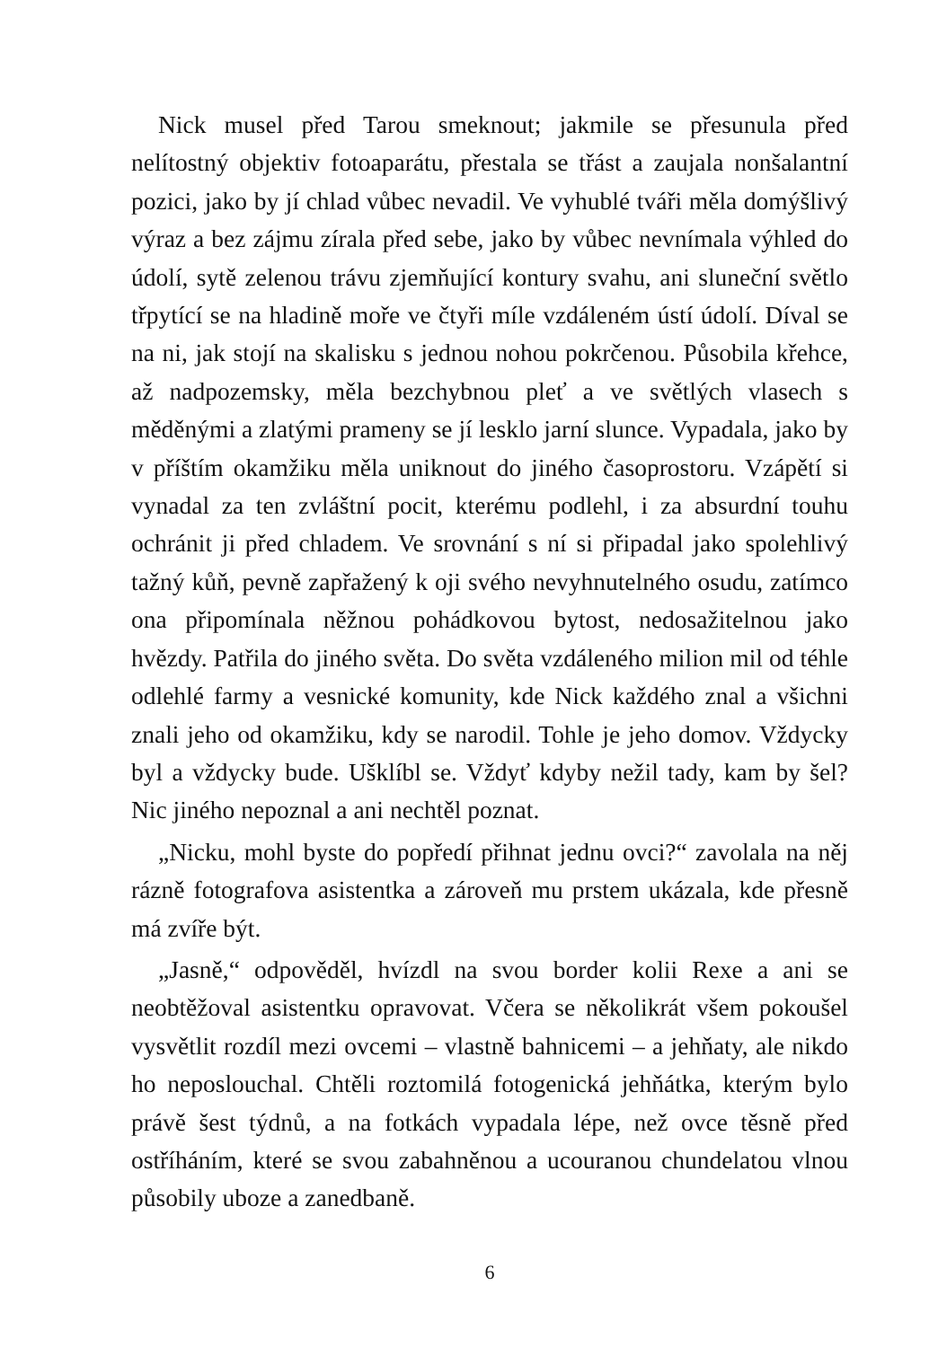Nick musel před Tarou smeknout; jakmile se přesunula před nelítostný objektiv fotoaparátu, přestala se třást a zaujala nonšalantní pozici, jako by jí chlad vůbec nevadil. Ve vyhublé tváři měla domýšlivý výraz a bez zájmu zírala před sebe, jako by vůbec nevnímala výhled do údolí, sytě zelenou trávu zjemňující kontury svahu, ani sluneční světlo třpytící se na hladině moře ve čtyři míle vzdáleném ústí údolí. Díval se na ni, jak stojí na skalisku s jednou nohou pokrčenou. Působila křehce, až nadpozemsky, měla bezchybnou pleť a ve světlých vlasech s měděnými a zlatými prameny se jí lesklo jarní slunce. Vypadala, jako by v příštím okamžiku měla uniknout do jiného časoprostoru. Vzápětí si vynadal za ten zvláštní pocit, kterému podlehl, i za absurdní touhu ochránit ji před chladem. Ve srovnání s ní si připadal jako spolehlivý tažný kůň, pevně zapřažený k oji svého nevyhnutelného osudu, zatímco ona připomínala něžnou pohádkovou bytost, nedosažitelnou jako hvězdy. Patřila do jiného světa. Do světa vzdáleného milion mil od téhle odlehlé farmy a vesnické komunity, kde Nick každého znal a všichni znali jeho od okamžiku, kdy se narodil. Tohle je jeho domov. Vždycky byl a vždycky bude. Ušklíbl se. Vždyť kdyby nežil tady, kam by šel? Nic jiného nepoznal a ani nechtěl poznat.
„Nicku, mohl byste do popředí přihnat jednu ovci?“ zavolala na něj rázně fotografova asistentka a zároveň mu prstem ukázala, kde přesně má zvíře být.
„Jasně,“ odpověděl, hvízdl na svou border kolii Rexe a ani se neobtěžoval asistentku opravovat. Včera se několikrát všem pokoušel vysvětlit rozdíl mezi ovcemi – vlastně bahnicemi – a jehňaty, ale nikdo ho neposlouchal. Chtěli roztomilá fotogenická jehňátka, kterým bylo právě šest týdnů, a na fotkách vypadala lépe, než ovce těsně před ostříháním, které se svou zabahněnou a ucouranou chundelatou vlnou působily uboze a zanedbaně.
6